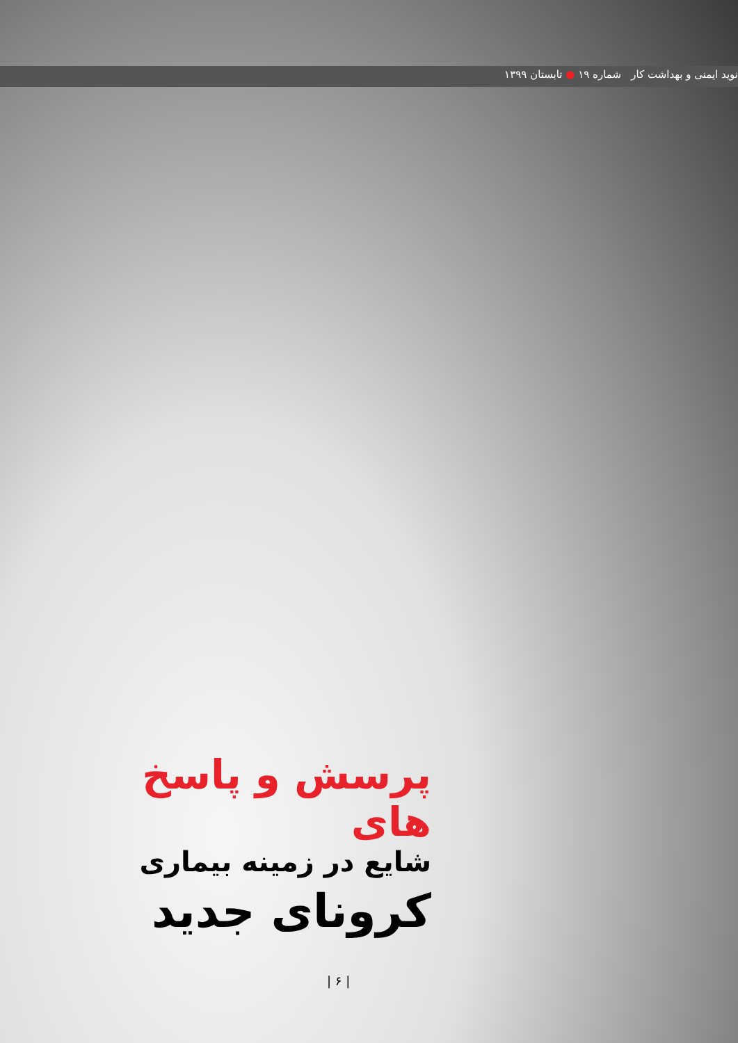نوید ایمنی و بهداشت کار شماره ۱۹ ● تابستان ۱۳۹۹
پرسش و پاسخ های
شایع در زمینه بیماری
کرونای جدید
| ۶ |